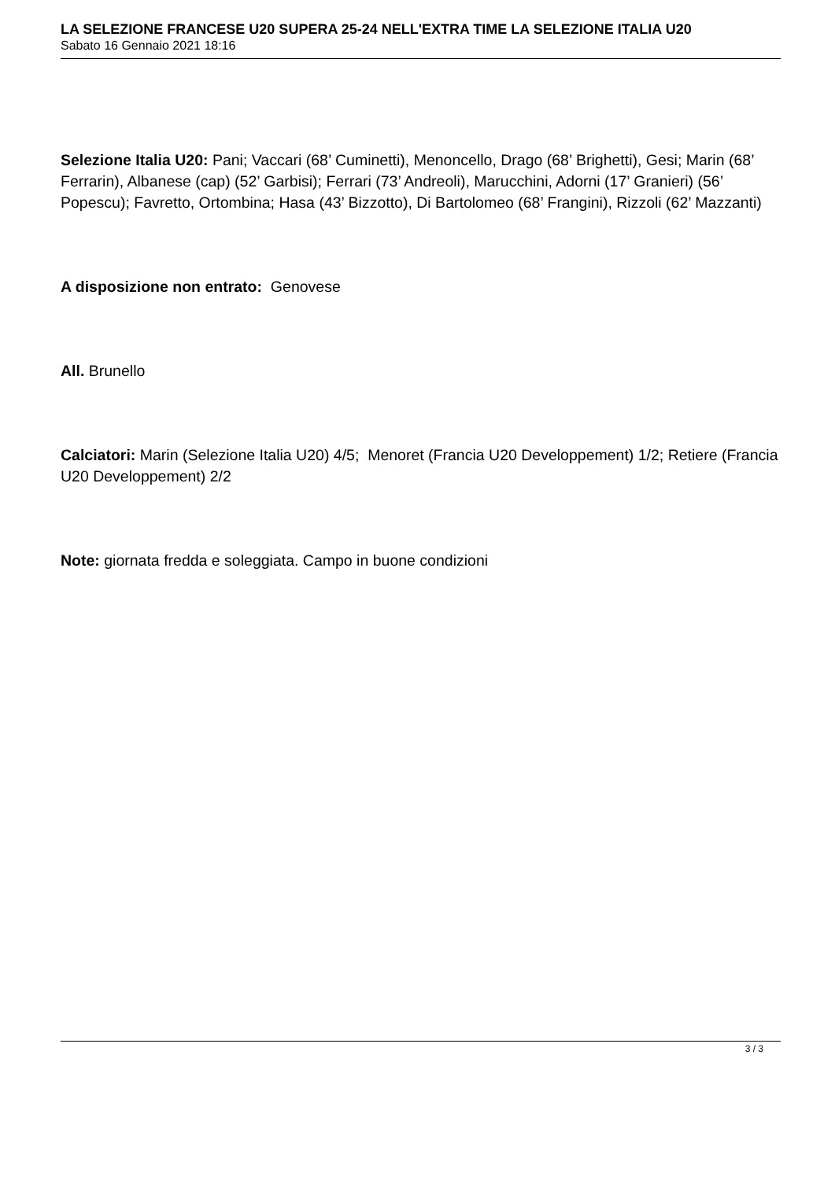LA SELEZIONE FRANCESE U20 SUPERA 25-24 NELL'EXTRA TIME LA SELEZIONE ITALIA U20
Sabato 16 Gennaio 2021 18:16
Selezione Italia U20: Pani; Vaccari (68’ Cuminetti), Menoncello, Drago (68’ Brighetti), Gesi; Marin (68’ Ferrarin), Albanese (cap) (52’ Garbisi); Ferrari (73’ Andreoli), Marucchini, Adorni (17’ Granieri) (56’ Popescu); Favretto, Ortombina; Hasa (43’ Bizzotto), Di Bartolomeo (68’ Frangini), Rizzoli (62’ Mazzanti)
A disposizione non entrato: Genovese
All. Brunello
Calciatori: Marin (Selezione Italia U20) 4/5; Menoret (Francia U20 Developpement) 1/2; Retiere (Francia U20 Developpement) 2/2
Note: giornata fredda e soleggiata. Campo in buone condizioni
3 / 3